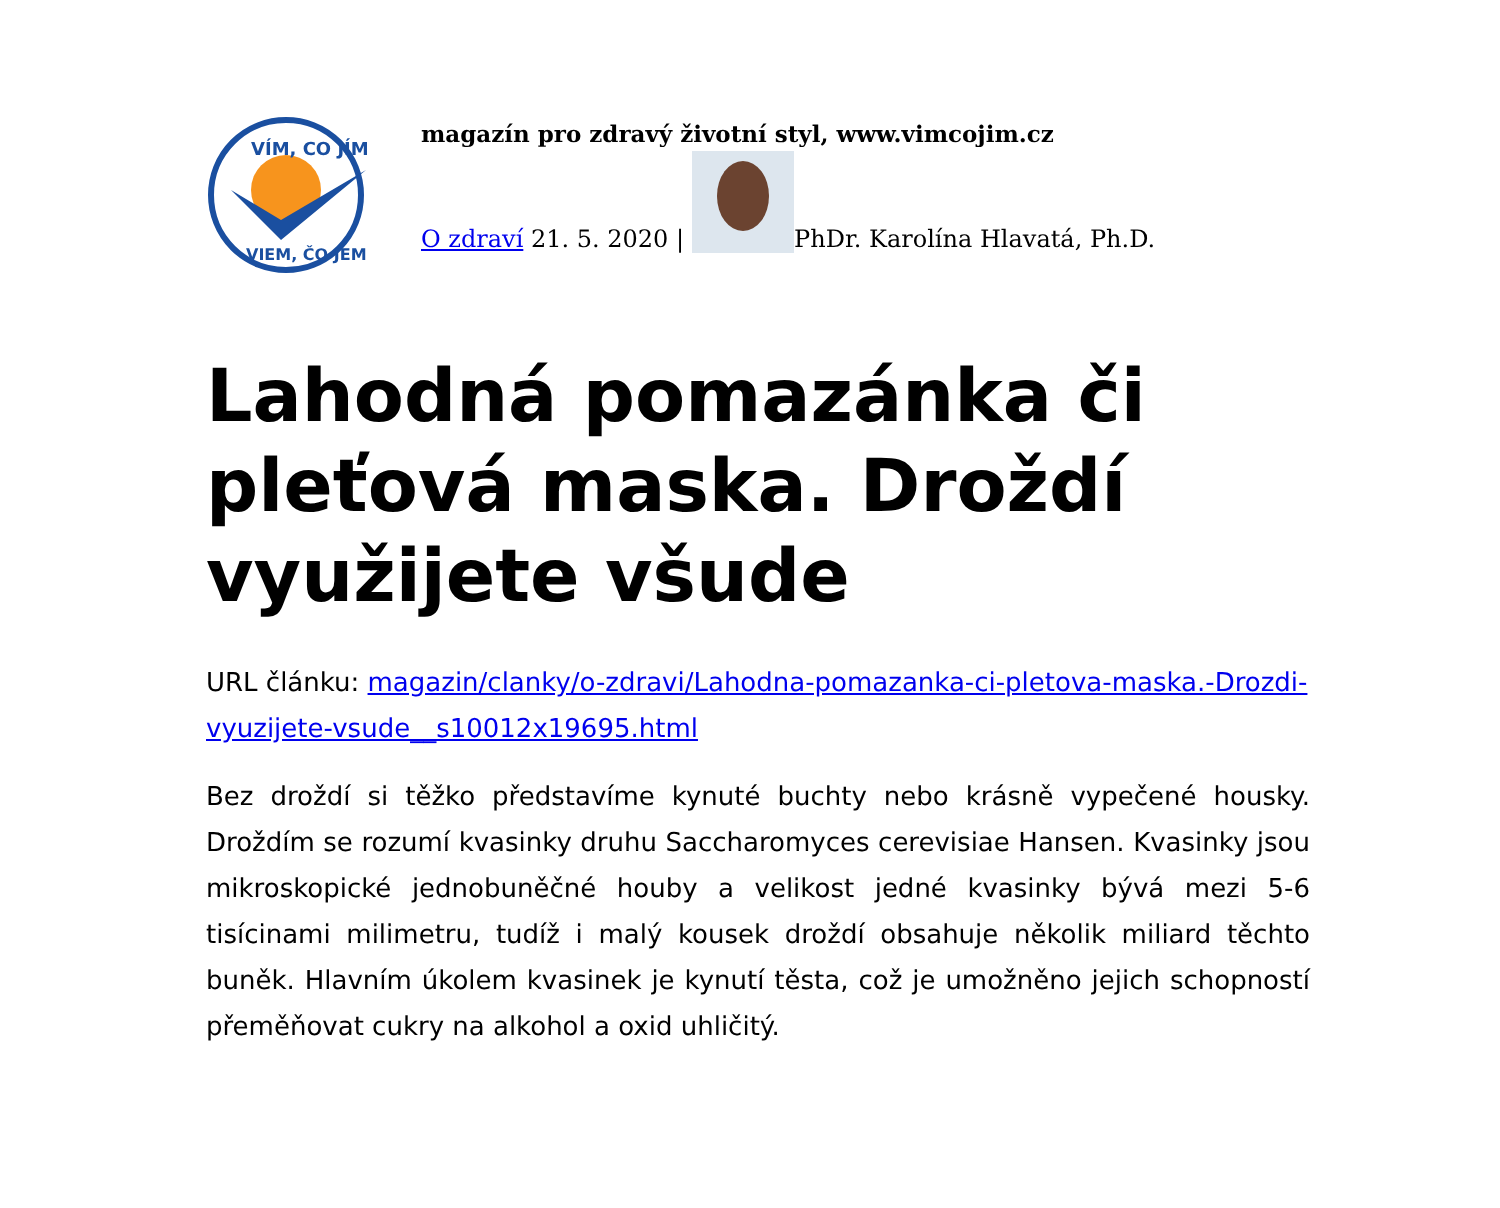VÍM, CO JÍM
VIEM, ČO JEM
magazín pro zdravý životní styl, www.vimcojim.cz
O zdraví 21. 5. 2020 |
PhDr. Karolína Hlavatá, Ph.D.
Lahodná pomazánka či pleťová maska. Droždí využijete všude
URL článku: magazin/clanky/o-zdravi/Lahodna-pomazanka-ci-pletova-maska.-Drozdi-vyuzijete-vsude__s10012x19695.html
Bez droždí si těžko představíme kynuté buchty nebo krásně vypečené housky. Droždím se rozumí kvasinky druhu Saccharomyces cerevisiae Hansen. Kvasinky jsou mikroskopické jednobuněčné houby a velikost jedné kvasinky bývá mezi 5-6 tisícinami milimetru, tudíž i malý kousek droždí obsahuje několik miliard těchto buněk. Hlavním úkolem kvasinek je kynutí těsta, což je umožněno jejich schopností přeměňovat cukry na alkohol a oxid uhličitý.